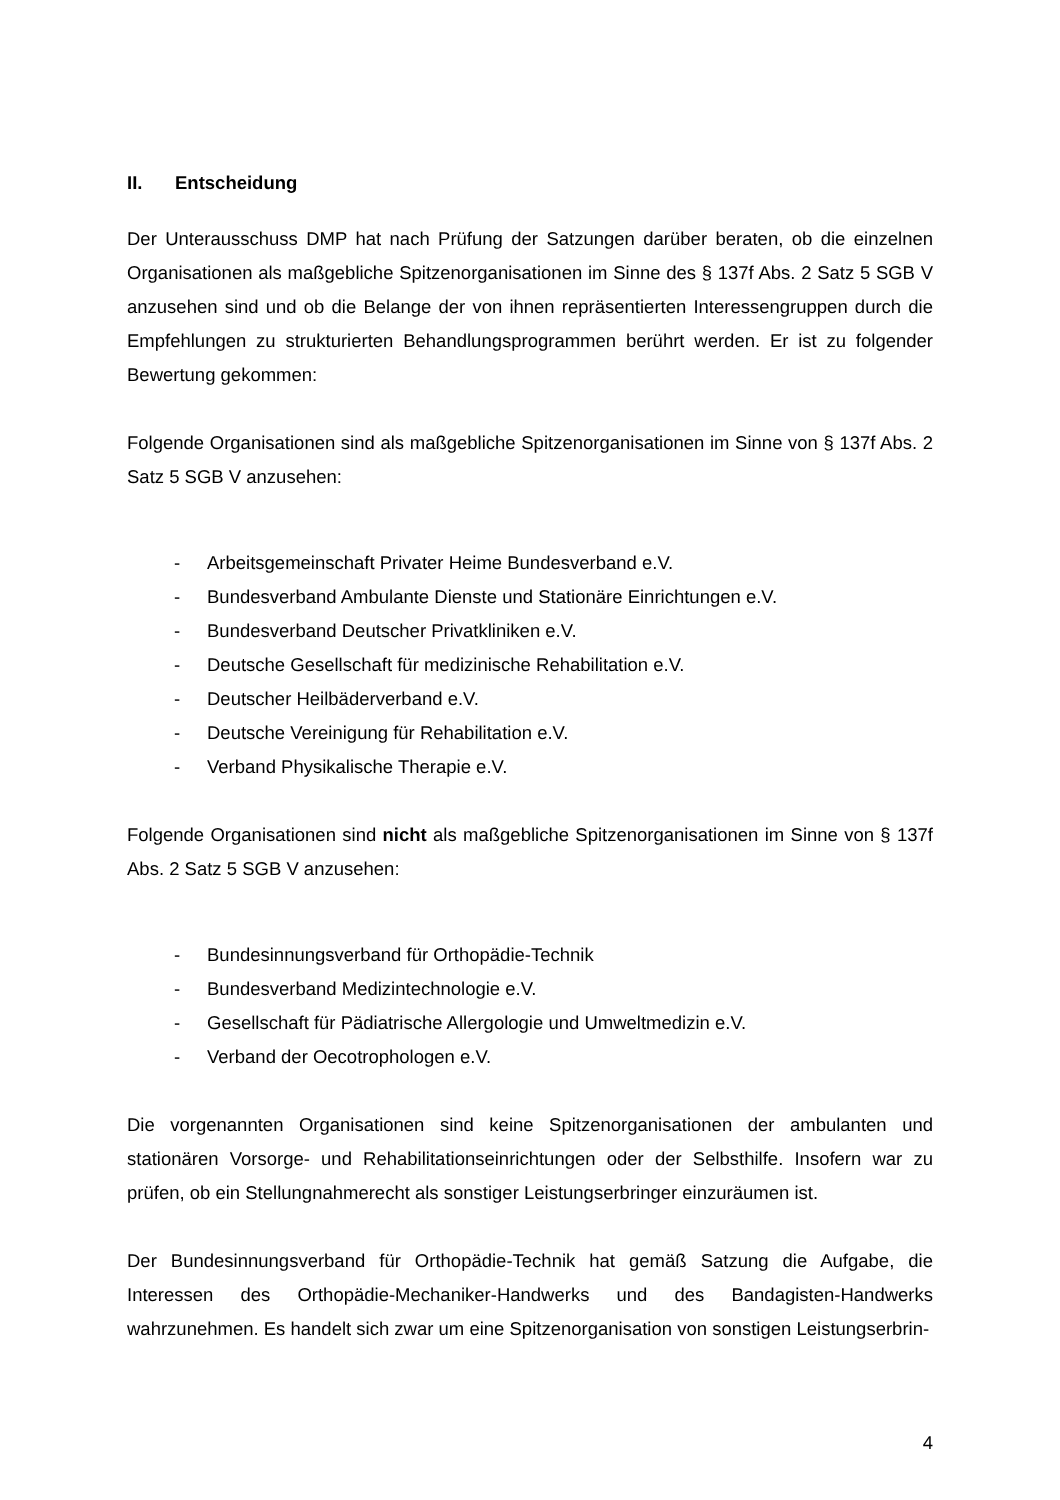II. Entscheidung
Der Unterausschuss DMP hat nach Prüfung der Satzungen darüber beraten, ob die einzelnen Organisationen als maßgebliche Spitzenorganisationen im Sinne des § 137f Abs. 2 Satz 5 SGB V anzusehen sind und ob die Belange der von ihnen repräsentierten Interessengruppen durch die Empfehlungen zu strukturierten Behandlungsprogrammen berührt werden. Er ist zu folgender Bewertung gekommen:
Folgende Organisationen sind als maßgebliche Spitzenorganisationen im Sinne von § 137f Abs. 2 Satz 5 SGB V anzusehen:
- Arbeitsgemeinschaft Privater Heime Bundesverband e.V.
- Bundesverband Ambulante Dienste und Stationäre Einrichtungen e.V.
- Bundesverband Deutscher Privatkliniken e.V.
- Deutsche Gesellschaft für medizinische Rehabilitation e.V.
- Deutscher Heilbäderverband e.V.
- Deutsche Vereinigung für Rehabilitation e.V.
- Verband Physikalische Therapie e.V.
Folgende Organisationen sind nicht als maßgebliche Spitzenorganisationen im Sinne von § 137f Abs. 2 Satz 5 SGB V anzusehen:
- Bundesinnungsverband für Orthopädie-Technik
- Bundesverband Medizintechnologie e.V.
- Gesellschaft für Pädiatrische Allergologie und Umweltmedizin e.V.
- Verband der Oecotrophologen e.V.
Die vorgenannten Organisationen sind keine Spitzenorganisationen der ambulanten und stationären Vorsorge- und Rehabilitationseinrichtungen oder der Selbsthilfe. Insofern war zu prüfen, ob ein Stellungnahmerecht als sonstiger Leistungserbringer einzuräumen ist.
Der Bundesinnungsverband für Orthopädie-Technik hat gemäß Satzung die Aufgabe, die Interessen des Orthopädie-Mechaniker-Handwerks und des Bandagisten-Handwerks wahrzunehmen. Es handelt sich zwar um eine Spitzenorganisation von sonstigen Leistungserbrin-
4